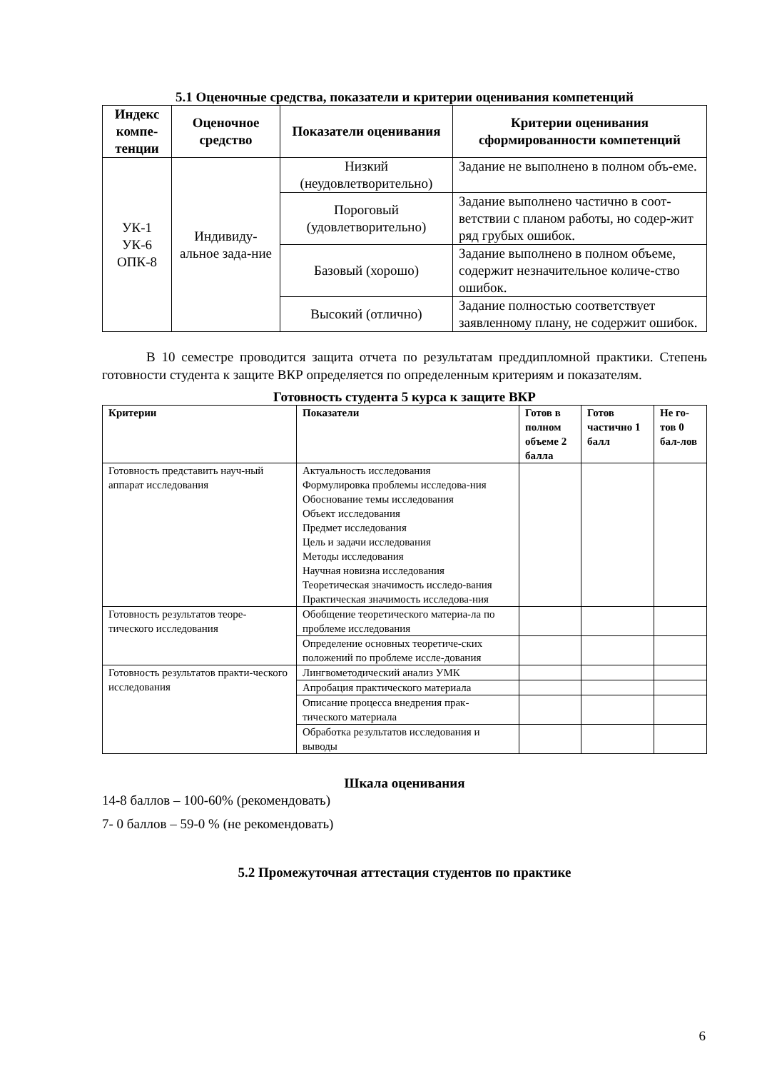5.1 Оценочные средства, показатели и критерии оценивания компетенций
| Индекс компе-тенции | Оценочное средство | Показатели оценивания | Критерии оценивания сформированности компетенций |
| --- | --- | --- | --- |
| УК-1 УК-6 ОПК-8 | Индивиду-альное зада-ние | Низкий (неудовлетворительно) | Задание не выполнено в полном объ-еме. |
| | | Пороговый (удовлетворительно) | Задание выполнено частично в соот-ветствии с планом работы, но содер-жит ряд грубых ошибок. |
| | | Базовый (хорошо) | Задание выполнено в полном объеме, содержит незначительное количе-ство ошибок. |
| | | Высокий (отлично) | Задание полностью соответствует заявленному плану, не содержит ошибок. |
В 10 семестре проводится защита отчета по результатам преддипломной практики. Степень готовности студента к защите ВКР определяется по определенным критериям и показателям.
Готовность студента 5 курса к защите ВКР
| Критерии | Показатели | Готов в полном объеме 2 балла | Готов частично 1 балл | Не го-тов 0 бал-лов |
| --- | --- | --- | --- | --- |
| Готовность представить науч-ный аппарат исследования | Актуальность исследования Формулировка проблемы исследова-ния Обоснование темы исследования Объект исследования Предмет исследования Цель и задачи исследования Методы исследования Научная новизна исследования Теоретическая значимость исследо-вания Практическая значимость исследова-ния | | | |
| Готовность результатов теоре-тического исследования | Обобщение теоретического материа-ла по проблеме исследования | | | |
| | Определение основных теоретиче-ских положений по проблеме иссле-дования | | | |
| Готовность результатов практи-ческого исследования | Лингвометодический анализ УМК | | | |
| | Апробация практического материала | | | |
| | Описание процесса внедрения прак-тического материала | | | |
| | Обработка результатов исследования и выводы | | | |
Шкала оценивания
14-8 баллов – 100-60% (рекомендовать)
7- 0 баллов – 59-0 % (не рекомендовать)
5.2 Промежуточная аттестация студентов по практике
6